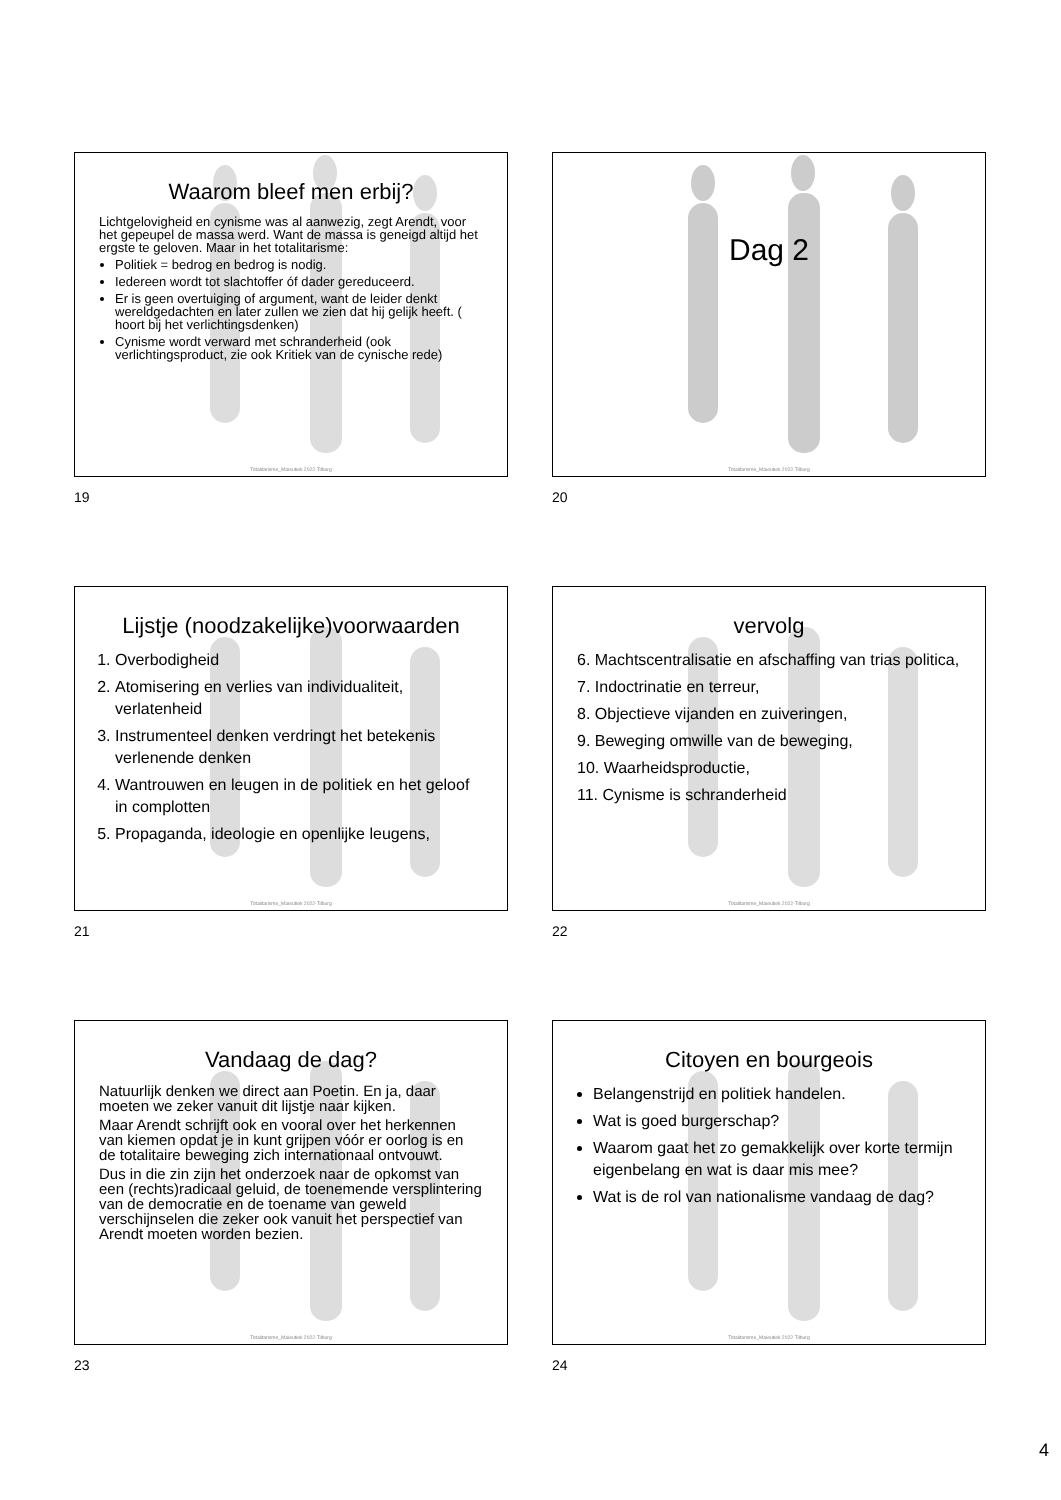Waarom bleef men erbij?
Lichtgelovigheid en cynisme was al aanwezig, zegt Arendt, voor het gepeupel de massa werd. Want de massa is geneigd altijd het ergste te geloven. Maar in het totalitarisme:
Politiek = bedrog en bedrog is nodig.
Iedereen wordt tot slachtoffer óf dader gereduceerd.
Er is geen overtuiging of argument, want de leider denkt wereldgedachten en later zullen we zien dat hij gelijk heeft. ( hoort bij het verlichtingsdenken)
Cynisme wordt verward met schranderheid (ook verlichtingsproduct, zie ook Kritiek van de cynische rede)
Totalitarisme_Maieutiek 2022-Tilburg
19
Dag 2
Totalitarisme_Maieutiek 2022-Tilburg
20
Lijstje (noodzakelijke)voorwaarden
1. Overbodigheid
2. Atomisering en verlies van individualiteit, verlatenheid
3. Instrumenteel denken verdringt het betekenis verlenende denken
4. Wantrouwen en leugen in de politiek en het geloof in complotten
5. Propaganda, ideologie en openlijke leugens,
Totalitarisme_Maieutiek 2022-Tilburg
21
vervolg
6. Machtscentralisatie en afschaffing van trias politica,
7. Indoctrinatie en terreur,
8. Objectieve vijanden en zuiveringen,
9. Beweging omwille van de beweging,
10. Waarheidsproductie,
11. Cynisme is schranderheid
Totalitarisme_Maieutiek 2022-Tilburg
22
Vandaag de dag?
Natuurlijk denken we direct aan Poetin. En ja, daar moeten we zeker vanuit dit lijstje naar kijken.
Maar Arendt schrijft ook en vooral over het herkennen van kiemen opdat je in kunt grijpen vóór er oorlog is en de totalitaire beweging zich internationaal ontvouwt.
Dus in die zin zijn het onderzoek naar de opkomst van een (rechts)radicaal geluid, de toenemende versplintering van de democratie en de toename van geweld verschijnselen die zeker ook vanuit het perspectief van Arendt moeten worden bezien.
Totalitarisme_Maieutiek 2022-Tilburg
23
Citoyen en bourgeois
Belangenstrijd en politiek handelen.
Wat is goed burgerschap?
Waarom gaat het zo gemakkelijk over korte termijn eigenbelang en wat is daar mis mee?
Wat is de rol van nationalisme vandaag de dag?
Totalitarisme_Maieutiek 2022-Tilburg
24
4